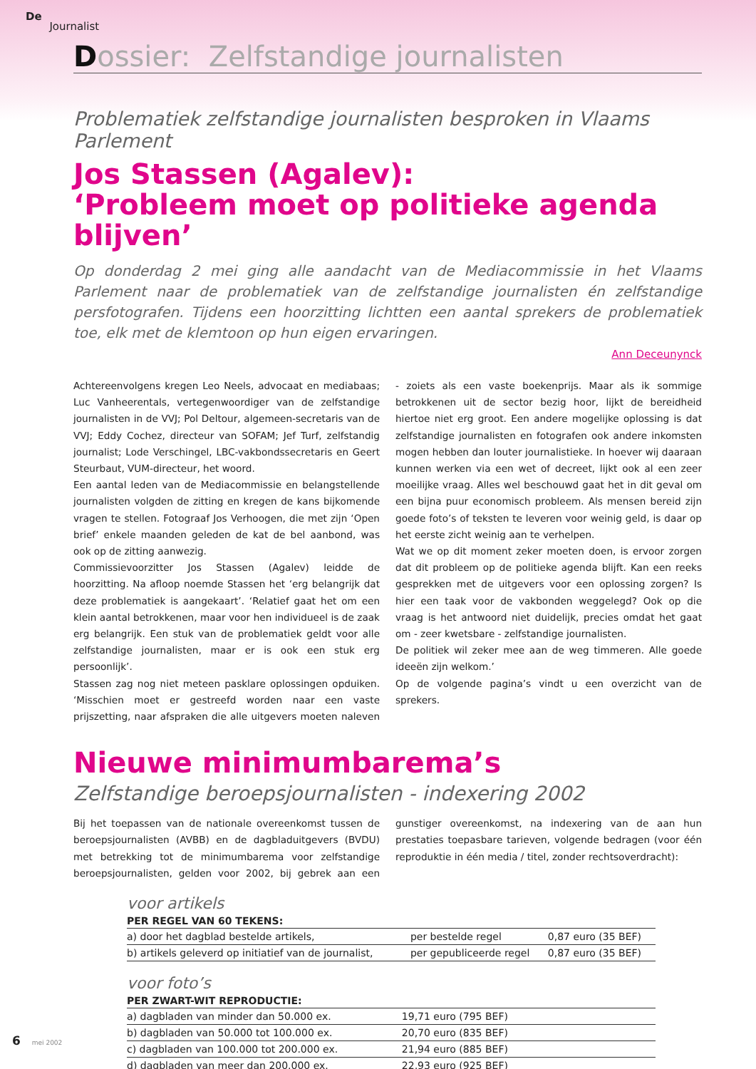De
Journalist
Dossier: Zelfstandige journalisten
Problematiek zelfstandige journalisten besproken in Vlaams Parlement
Jos Stassen (Agalev):
‘Probleem moet op politieke agenda blijven’
Op donderdag 2 mei ging alle aandacht van de Mediacommissie in het Vlaams Parlement naar de problematiek van de zelfstandige journalisten én zelfstandige persfotografen. Tijdens een hoorzitting lichtten een aantal sprekers de problematiek toe, elk met de klemtoon op hun eigen ervaringen.
Ann Deceunynck
Achtereenvolgens kregen Leo Neels, advocaat en mediabaas; Luc Vanheerentals, vertegenwoordiger van de zelfstandige journalisten in de VVJ; Pol Deltour, algemeen-secretaris van de VVJ; Eddy Cochez, directeur van SOFAM; Jef Turf, zelfstandig journalist; Lode Verschingel, LBC-vakbondssecretaris en Geert Steurbaut, VUM-directeur, het woord.
Een aantal leden van de Mediacommissie en belangstellende journalisten volgden de zitting en kregen de kans bijkomende vragen te stellen. Fotograaf Jos Verhoogen, die met zijn ‘Open brief’ enkele maanden geleden de kat de bel aanbond, was ook op de zitting aanwezig.
Commissievoorzitter Jos Stassen (Agalev) leidde de hoorzitting. Na afloop noemde Stassen het ‘erg belangrijk dat deze problematiek is aangekaart’. ‘Relatief gaat het om een klein aantal betrokkenen, maar voor hen individueel is de zaak erg belangrijk. Een stuk van de problematiek geldt voor alle zelfstandige journalisten, maar er is ook een stuk erg persoonlijk’.
Stassen zag nog niet meteen pasklare oplossingen opduiken. ‘Misschien moet er gestreefd worden naar een vaste prijszetting, naar afspraken die alle uitgevers moeten naleven - zoiets als een vaste boekenprijs. Maar als ik sommige betrokkenen uit de sector bezig hoor, lijkt de bereidheid hiertoe niet erg groot. Een andere mogelijke oplossing is dat zelfstandige journalisten en fotografen ook andere inkomsten mogen hebben dan louter journalistieke. In hoever wij daaraan kunnen werken via een wet of decreet, lijkt ook al een zeer moeilijke vraag. Alles wel beschouwd gaat het in dit geval om een bijna puur economisch probleem. Als mensen bereid zijn goede foto’s of teksten te leveren voor weinig geld, is daar op het eerste zicht weinig aan te verhelpen.
Wat we op dit moment zeker moeten doen, is ervoor zorgen dat dit probleem op de politieke agenda blijft. Kan een reeks gesprekken met de uitgevers voor een oplossing zorgen? Is hier een taak voor de vakbonden weggelegd? Ook op die vraag is het antwoord niet duidelijk, precies omdat het gaat om - zeer kwetsbare - zelfstandige journalisten.
De politiek wil zeker mee aan de weg timmeren. Alle goede ideeën zijn welkom.’
Op de volgende pagina’s vindt u een overzicht van de sprekers.
Nieuwe minimumbarema’s
Zelfstandige beroepsjournalisten - indexering 2002
Bij het toepassen van de nationale overeenkomst tussen de beroepsjournalisten (AVBB) en de dagbladuitgevers (BVDU) met betrekking tot de minimumbarema voor zelfstandige beroepsjournalisten, gelden voor 2002, bij gebrek aan een gunstiger overeenkomst, na indexering van de aan hun prestaties toepasbare tarieven, volgende bedragen (voor één reproduktie in één media / titel, zonder rechtsoverdracht):
voor artikels
| PER REGEL VAN 60 TEKENS: | | |
| --- | --- | --- |
| a) door het dagblad bestelde artikels, | per bestelde regel | 0,87 euro (35 BEF) |
| b) artikels geleverd op initiatief van de journalist, | per gepubliceerde regel | 0,87 euro (35 BEF) |
voor foto’s
| PER ZWART-WIT REPRODUCTIE: | |
| --- | --- |
| a) dagbladen van minder dan 50.000 ex. | 19,71 euro (795 BEF) |
| b) dagbladen van 50.000 tot 100.000 ex. | 20,70 euro (835 BEF) |
| c) dagbladen van 100.000 tot 200.000 ex. | 21,94 euro (885 BEF) |
| d) dagbladen van meer dan 200.000 ex. | 22,93 euro (925 BEF) |
6 mei 2002